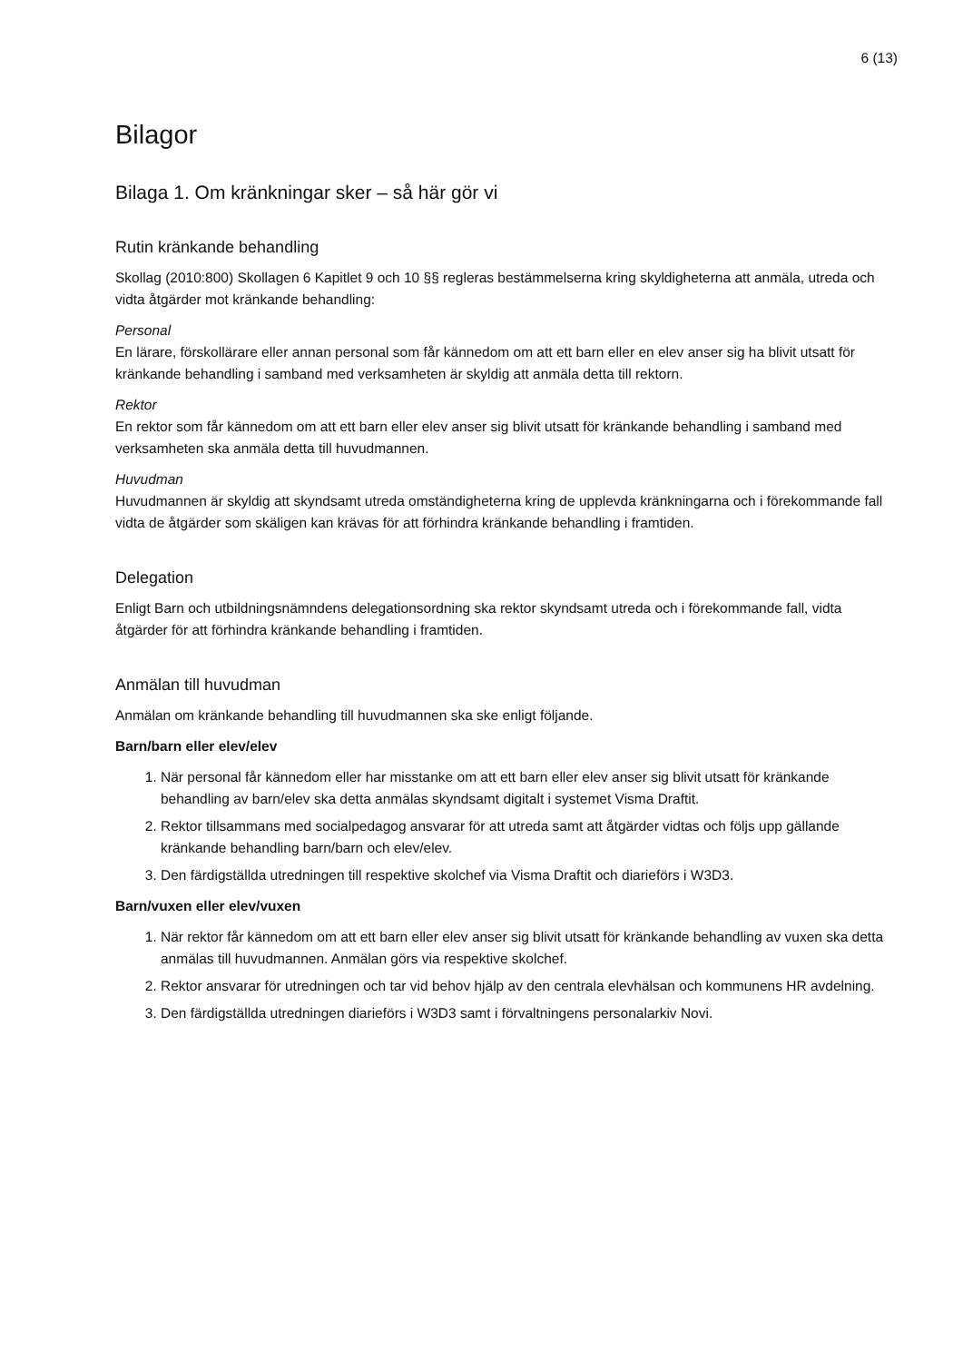6 (13)
Bilagor
Bilaga 1. Om kränkningar sker – så här gör vi
Rutin kränkande behandling
Skollag (2010:800) Skollagen 6 Kapitlet 9 och 10 §§ regleras bestämmelserna kring skyldigheterna att anmäla, utreda och vidta åtgärder mot kränkande behandling:
Personal
En lärare, förskollärare eller annan personal som får kännedom om att ett barn eller en elev anser sig ha blivit utsatt för kränkande behandling i samband med verksamheten är skyldig att anmäla detta till rektorn.
Rektor
En rektor som får kännedom om att ett barn eller elev anser sig blivit utsatt för kränkande behandling i samband med verksamheten ska anmäla detta till huvudmannen.
Huvudman
Huvudmannen är skyldig att skyndsamt utreda omständigheterna kring de upplevda kränkningarna och i förekommande fall vidta de åtgärder som skäligen kan krävas för att förhindra kränkande behandling i framtiden.
Delegation
Enligt Barn och utbildningsnämndens delegationsordning ska rektor skyndsamt utreda och i förekommande fall, vidta åtgärder för att förhindra kränkande behandling i framtiden.
Anmälan till huvudman
Anmälan om kränkande behandling till huvudmannen ska ske enligt följande.
Barn/barn eller elev/elev
1. När personal får kännedom eller har misstanke om att ett barn eller elev anser sig blivit utsatt för kränkande behandling av barn/elev ska detta anmälas skyndsamt digitalt i systemet Visma Draftit.
2. Rektor tillsammans med socialpedagog ansvarar för att utreda samt att åtgärder vidtas och följs upp gällande kränkande behandling barn/barn och elev/elev.
3. Den färdigställda utredningen till respektive skolchef via Visma Draftit och diarieförs i W3D3.
Barn/vuxen eller elev/vuxen
1. När rektor får kännedom om att ett barn eller elev anser sig blivit utsatt för kränkande behandling av vuxen ska detta anmälas till huvudmannen. Anmälan görs via respektive skolchef.
2. Rektor ansvarar för utredningen och tar vid behov hjälp av den centrala elevhälsan och kommunens HR avdelning.
3. Den färdigställda utredningen diarieförs i W3D3 samt i förvaltningens personalarkiv Novi.